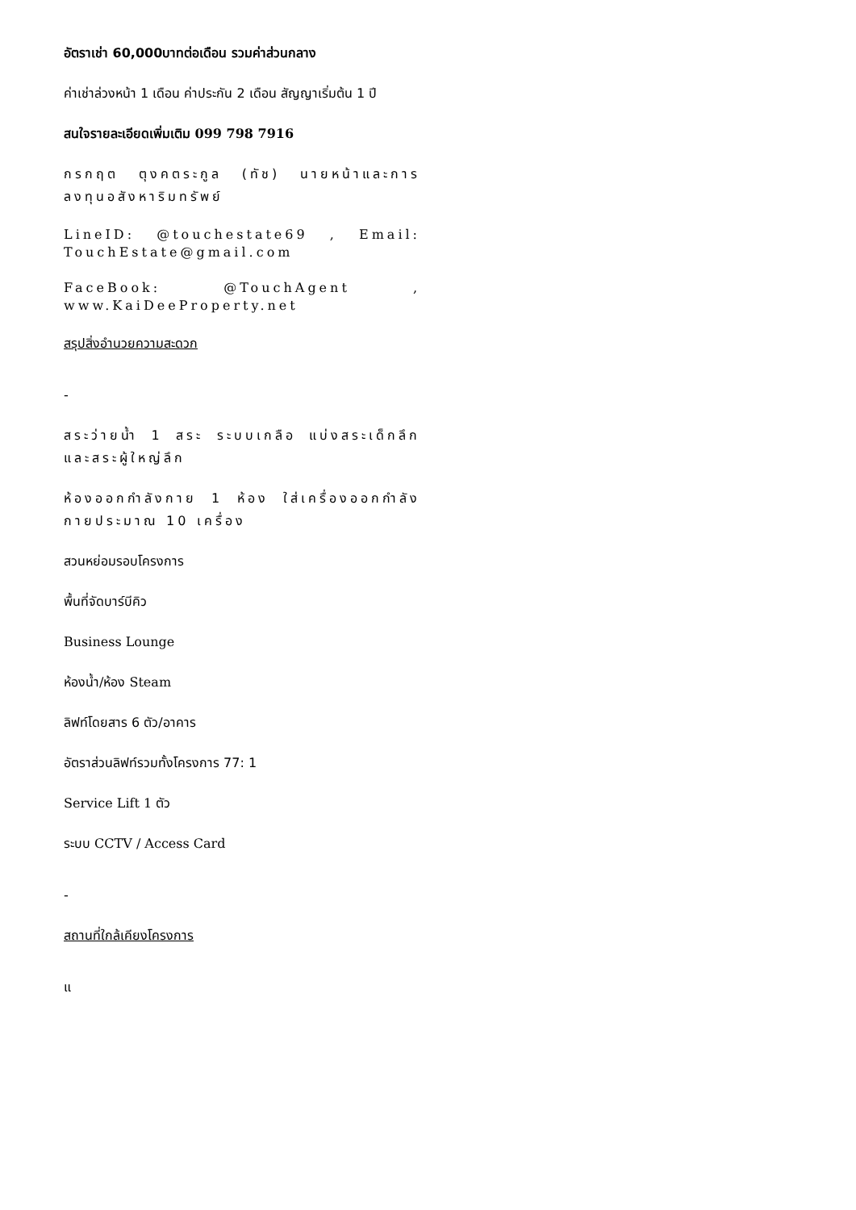อัตราเช่า 60,000บาทต่อเดือน รวมค่าส่วนกลาง
ค่าเช่าล่วงหน้า 1 เดือน ค่าประกัน 2 เดือน สัญญาเริ่มต้น 1 ปี
สนใจรายละเอียดเพิ่มเติม 099 798 7916
กรกฤต ตุงคตระกูล (ทัช) นายหน้าและการลงทุนอสังหาริมทรัพย์
LineID: @touchestate69 , Email: TouchEstate@gmail.com
FaceBook: @TouchAgent , www.KaiDeeProperty.net
สรุปสิ่งอำนวยความสะดวก
-
สระว่ายน้ำ 1 สระ ระบบเกลือ แบ่งสระเด็กลึกและสระผู้ใหญ่ลึก
ห้องออกกำลังกาย 1 ห้อง ใส่เครื่องออกกำลังกายประมาณ 10 เครื่อง
สวนหย่อมรอบโครงการ
พื้นที่จัดบาร์บีคิว
Business Lounge
ห้องน้ำ/ห้อง Steam
ลิฟท์โดยสาร 6 ตัว/อาคาร
อัตราส่วนลิฟท์รวมทั้งโครงการ 77: 1
Service Lift 1 ตัว
ระบบ CCTV / Access Card
-
สถานที่ใกล้เคียงโครงการ
แ